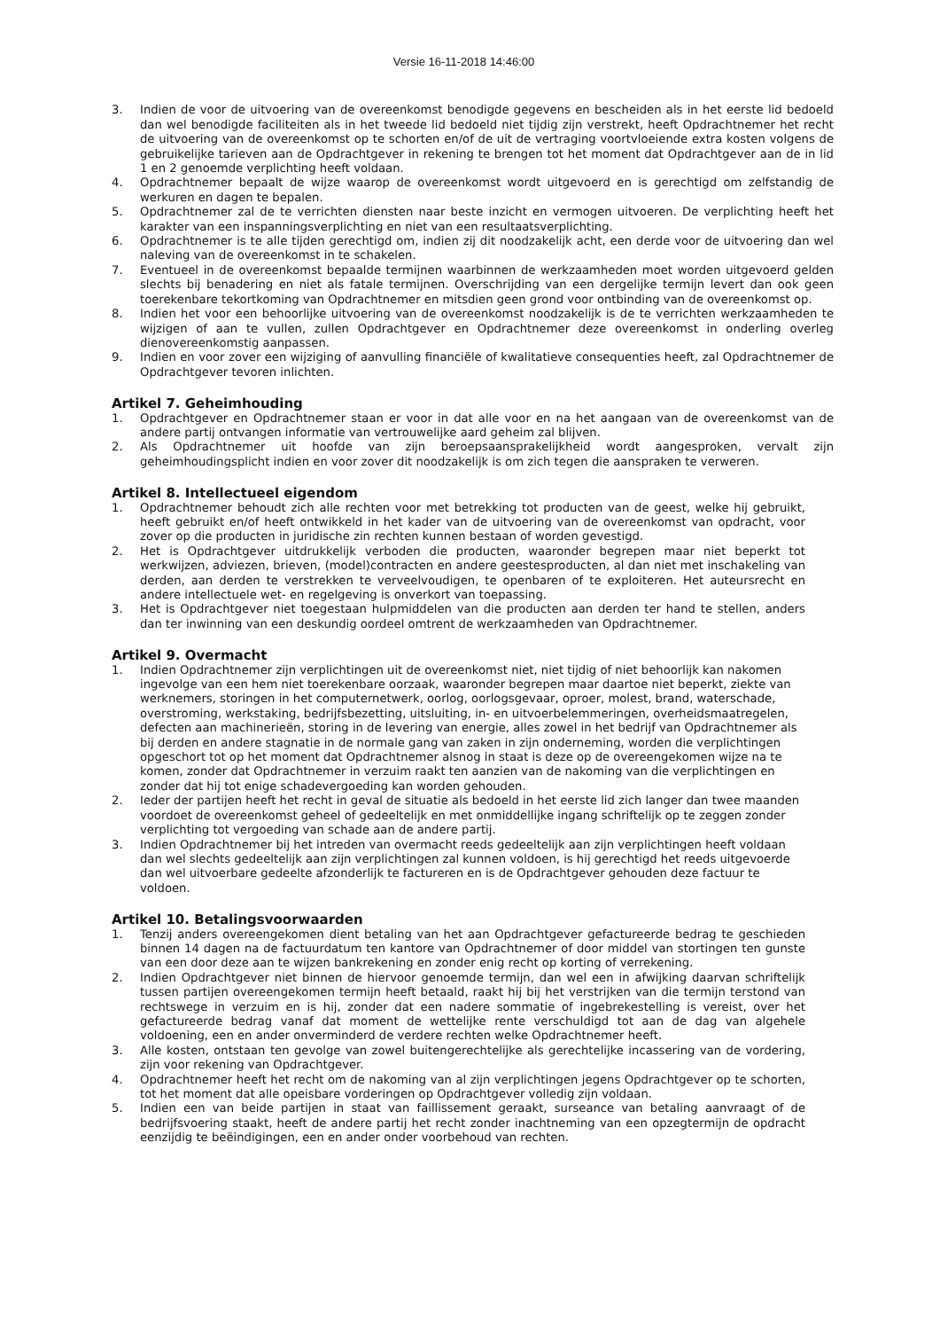Versie 16-11-2018 14:46:00
3. Indien de voor de uitvoering van de overeenkomst benodigde gegevens en bescheiden als in het eerste lid bedoeld dan wel benodigde faciliteiten als in het tweede lid bedoeld niet tijdig zijn verstrekt, heeft Opdrachtnemer het recht de uitvoering van de overeenkomst op te schorten en/of de uit de vertraging voortvloeiende extra kosten volgens de gebruikelijke tarieven aan de Opdrachtgever in rekening te brengen tot het moment dat Opdrachtgever aan de in lid 1 en 2 genoemde verplichting heeft voldaan.
4. Opdrachtnemer bepaalt de wijze waarop de overeenkomst wordt uitgevoerd en is gerechtigd om zelfstandig de werkuren en dagen te bepalen.
5. Opdrachtnemer zal de te verrichten diensten naar beste inzicht en vermogen uitvoeren. De verplichting heeft het karakter van een inspanningsverplichting en niet van een resultaatsverplichting.
6. Opdrachtnemer is te alle tijden gerechtigd om, indien zij dit noodzakelijk acht, een derde voor de uitvoering dan wel naleving van de overeenkomst in te schakelen.
7. Eventueel in de overeenkomst bepaalde termijnen waarbinnen de werkzaamheden moet worden uitgevoerd gelden slechts bij benadering en niet als fatale termijnen. Overschrijding van een dergelijke termijn levert dan ook geen toerekenbare tekortkoming van Opdrachtnemer en mitsdien geen grond voor ontbinding van de overeenkomst op.
8. Indien het voor een behoorlijke uitvoering van de overeenkomst noodzakelijk is de te verrichten werkzaamheden te wijzigen of aan te vullen, zullen Opdrachtgever en Opdrachtnemer deze overeenkomst in onderling overleg dienovereenkomstig aanpassen.
9. Indien en voor zover een wijziging of aanvulling financiële of kwalitatieve consequenties heeft, zal Opdrachtnemer de Opdrachtgever tevoren inlichten.
Artikel 7. Geheimhouding
1. Opdrachtgever en Opdrachtnemer staan er voor in dat alle voor en na het aangaan van de overeenkomst van de andere partij ontvangen informatie van vertrouwelijke aard geheim zal blijven.
2. Als Opdrachtnemer uit hoofde van zijn beroepsaansprakelijkheid wordt aangesproken, vervalt zijn geheimhoudingsplicht indien en voor zover dit noodzakelijk is om zich tegen die aanspraken te verweren.
Artikel 8. Intellectueel eigendom
1. Opdrachtnemer behoudt zich alle rechten voor met betrekking tot producten van de geest, welke hij gebruikt, heeft gebruikt en/of heeft ontwikkeld in het kader van de uitvoering van de overeenkomst van opdracht, voor zover op die producten in juridische zin rechten kunnen bestaan of worden gevestigd.
2. Het is Opdrachtgever uitdrukkelijk verboden die producten, waaronder begrepen maar niet beperkt tot werkwijzen, adviezen, brieven, (model)contracten en andere geestesproducten, al dan niet met inschakeling van derden, aan derden te verstrekken te verveelvoudigen, te openbaren of te exploiteren. Het auteursrecht en andere intellectuele wet- en regelgeving is onverkort van toepassing.
3. Het is Opdrachtgever niet toegestaan hulpmiddelen van die producten aan derden ter hand te stellen, anders dan ter inwinning van een deskundig oordeel omtrent de werkzaamheden van Opdrachtnemer.
Artikel 9. Overmacht
1. Indien Opdrachtnemer zijn verplichtingen uit de overeenkomst niet, niet tijdig of niet behoorlijk kan nakomen ingevolge van een hem niet toerekenbare oorzaak, waaronder begrepen maar daartoe niet beperkt, ziekte van werknemers, storingen in het computernetwerk, oorlog, oorlogsgevaar, oproer, molest, brand, waterschade, overstroming, werkstaking, bedrijfsbezetting, uitsluiting, in- en uitvoerbelemmeringen, overheidsmaatregelen, defecten aan machinerieën, storing in de levering van energie, alles zowel in het bedrijf van Opdrachtnemer als bij derden en andere stagnatie in de normale gang van zaken in zijn onderneming, worden die verplichtingen opgeschort tot op het moment dat Opdrachtnemer alsnog in staat is deze op de overeengekomen wijze na te komen, zonder dat Opdrachtnemer in verzuim raakt ten aanzien van de nakoming van die verplichtingen en zonder dat hij tot enige schadevergoeding kan worden gehouden.
2. Ieder der partijen heeft het recht in geval de situatie als bedoeld in het eerste lid zich langer dan twee maanden voordoet de overeenkomst geheel of gedeeltelijk en met onmiddellijke ingang schriftelijk op te zeggen zonder verplichting tot vergoeding van schade aan de andere partij.
3. Indien Opdrachtnemer bij het intreden van overmacht reeds gedeeltelijk aan zijn verplichtingen heeft voldaan dan wel slechts gedeeltelijk aan zijn verplichtingen zal kunnen voldoen, is hij gerechtigd het reeds uitgevoerde dan wel uitvoerbare gedeelte afzonderlijk te factureren en is de Opdrachtgever gehouden deze factuur te voldoen.
Artikel 10. Betalingsvoorwaarden
1. Tenzij anders overeengekomen dient betaling van het aan Opdrachtgever gefactureerde bedrag te geschieden binnen 14 dagen na de factuurdatum ten kantore van Opdrachtnemer of door middel van stortingen ten gunste van een door deze aan te wijzen bankrekening en zonder enig recht op korting of verrekening.
2. Indien Opdrachtgever niet binnen de hiervoor genoemde termijn, dan wel een in afwijking daarvan schriftelijk tussen partijen overeengekomen termijn heeft betaald, raakt hij bij het verstrijken van die termijn terstond van rechtswege in verzuim en is hij, zonder dat een nadere sommatie of ingebrekestelling is vereist, over het gefactureerde bedrag vanaf dat moment de wettelijke rente verschuldigd tot aan de dag van algehele voldoening, een en ander onverminderd de verdere rechten welke Opdrachtnemer heeft.
3. Alle kosten, ontstaan ten gevolge van zowel buitengerechtelijke als gerechtelijke incassering van de vordering, zijn voor rekening van Opdrachtgever.
4. Opdrachtnemer heeft het recht om de nakoming van al zijn verplichtingen jegens Opdrachtgever op te schorten, tot het moment dat alle opeisbare vorderingen op Opdrachtgever volledig zijn voldaan.
5. Indien een van beide partijen in staat van faillissement geraakt, surseance van betaling aanvraagt of de bedrijfsvoering staakt, heeft de andere partij het recht zonder inachtneming van een opzegtermijn de opdracht eenzijdig te beëindigingen, een en ander onder voorbehoud van rechten.